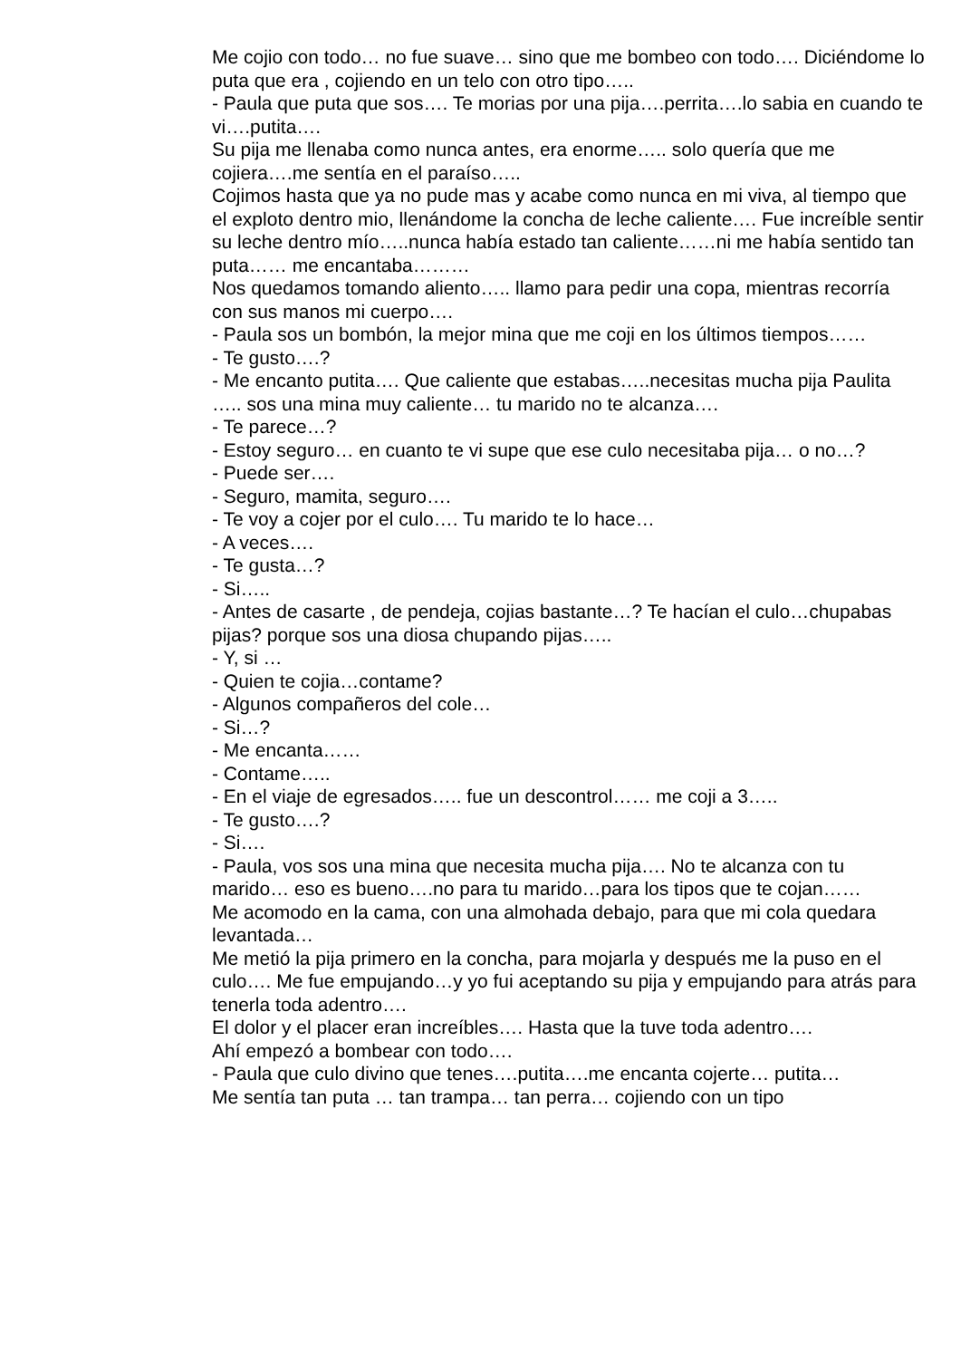Me cojio con todo… no fue suave… sino que me bombeo con todo…. Diciéndome lo puta que era , cojiendo en un telo con otro tipo…..
- Paula que puta que sos…. Te morias por una pija….perrita….lo sabia en cuando te vi….putita….
Su pija me llenaba como nunca antes, era enorme….. solo quería que me cojiera….me sentía en el paraíso…..
Cojimos hasta que ya no pude mas y acabe como nunca en mi viva, al tiempo que el exploto dentro mio, llenándome la concha de leche caliente…. Fue increíble sentir su leche dentro mío…..nunca había estado tan caliente……ni me había sentido tan puta…… me encantaba………
Nos quedamos tomando aliento….. llamo para pedir una copa, mientras recorría con sus manos mi cuerpo….
- Paula sos un bombón, la mejor mina que me coji en los últimos tiempos……
- Te gusto….?
- Me encanto putita…. Que caliente que estabas…..necesitas mucha pija Paulita ….. sos una mina muy caliente… tu marido no te alcanza….
- Te parece…?
- Estoy seguro… en cuanto te vi supe que ese culo necesitaba pija… o no…?
- Puede ser….
- Seguro, mamita, seguro….
- Te voy a cojer por el culo…. Tu marido te lo hace…
- A veces….
- Te gusta…?
- Si…..
- Antes de casarte , de pendeja, cojias bastante…? Te hacían el culo…chupabas pijas? porque sos una diosa chupando pijas…..
- Y, si …
- Quien te cojia…contame?
- Algunos compañeros del cole…
- Si…?
- Me encanta……
- Contame…..
- En el viaje de egresados….. fue un descontrol…… me coji a 3…..
- Te gusto….?
- Si….
- Paula, vos sos una mina que necesita mucha pija…. No te alcanza con tu marido… eso es bueno….no para tu marido…para los tipos que te cojan……
Me acomodo en la cama, con una almohada debajo, para que mi cola quedara levantada…
Me metió la pija primero en la concha, para mojarla y después me la puso en el culo…. Me fue empujando…y yo fui aceptando su pija y empujando para atrás para tenerla toda adentro….
El dolor y el placer eran increíbles…. Hasta que la tuve toda adentro….
Ahí empezó a bombear con todo….
- Paula que culo divino que tenes….putita….me encanta cojerte… putita…
Me sentía tan puta … tan trampa… tan perra… cojiendo con un tipo